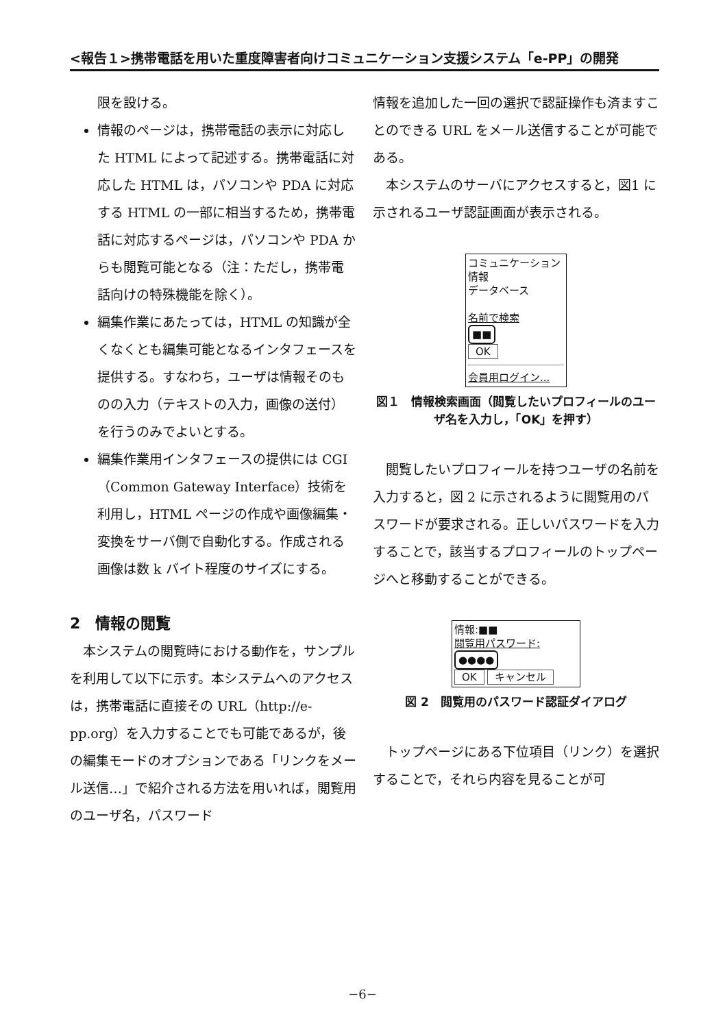<報告１>携帯電話を用いた重度障害者向けコミュニケーション支援システム「e-PP」の開発
限を設ける。
情報のページは，携帯電話の表示に対応した HTML によって記述する。携帯電話に対応した HTML は，パソコンや PDA に対応する HTML の一部に相当するため，携帯電話に対応するページは，パソコンや PDA からも閲覧可能となる（注：ただし，携帯電話向けの特殊機能を除く）。
編集作業にあたっては，HTML の知識が全くなくとも編集可能となるインタフェースを提供する。すなわち，ユーザは情報そのものの入力（テキストの入力，画像の送付）を行うのみでよいとする。
編集作業用インタフェースの提供には CGI（Common Gateway Interface）技術を利用し，HTML ページの作成や画像編集・変換をサーバ側で自動化する。作成される画像は数 k バイト程度のサイズにする。
2　情報の閲覧
　本システムの閲覧時における動作を，サンプルを利用して以下に示す。本システムへのアクセスは，携帯電話に直接その URL（http://e-pp.org）を入力することでも可能であるが，後の編集モードのオプションである「リンクをメール送信…」で紹介される方法を用いれば，閲覧用のユーザ名，パスワード
情報を追加した一回の選択で認証操作も済ますことのできる URL をメール送信することが可能である。
　本システムのサーバにアクセスすると，図1 に示されるユーザ認証画面が表示される。
コミュニケーション情報
データベース
名前で検索
■■
OK
会員用ログイン...
図１　情報検索画面（閲覧したいプロフィールのユーザ名を入力し，「OK」を押す）
　閲覧したいプロフィールを持つユーザの名前を入力すると，図 2 に示されるように閲覧用のパスワードが要求される。正しいパスワードを入力することで，該当するプロフィールのトップページへと移動することができる。
情報:■■
閲覧用パスワード:
●●●●
OK キャンセル
図 2　閲覧用のパスワード認証ダイアログ
　トップページにある下位項目（リンク）を選択することで，それら内容を見ることが可
−6−